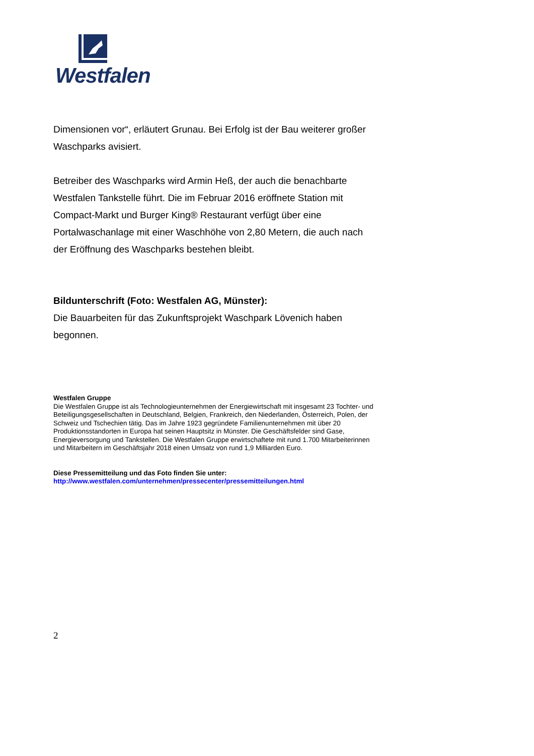Westfalen
Dimensionen vor“, erläutert Grunau. Bei Erfolg ist der Bau weiterer großer Waschparks avisiert.
Betreiber des Waschparks wird Armin Heß, der auch die benachbarte Westfalen Tankstelle führt. Die im Februar 2016 eröffnete Station mit Compact-Markt und Burger King® Restaurant verfügt über eine Portalwaschanlage mit einer Waschhöhe von 2,80 Metern, die auch nach der Eröffnung des Waschparks bestehen bleibt.
Bildunterschrift (Foto: Westfalen AG, Münster):
Die Bauarbeiten für das Zukunftsprojekt Waschpark Lövenich haben begonnen.
Westfalen Gruppe
Die Westfalen Gruppe ist als Technologieunternehmen der Energiewirtschaft mit insgesamt 23 Tochter- und Beteiligungsgesellschaften in Deutschland, Belgien, Frankreich, den Niederlanden, Österreich, Polen, der Schweiz und Tschechien tätig. Das im Jahre 1923 gegründete Familienunternehmen mit über 20 Produktionsstandorten in Europa hat seinen Hauptsitz in Münster. Die Geschäftsfelder sind Gase, Energieversorgung und Tankstellen. Die Westfalen Gruppe erwirtschaftete mit rund 1.700 Mitarbeiterinnen und Mitarbeitern im Geschäftsjahr 2018 einen Umsatz von rund 1,9 Milliarden Euro.
Diese Pressemitteilung und das Foto finden Sie unter:
http://www.westfalen.com/unternehmen/pressecenter/pressemitteilungen.html
2